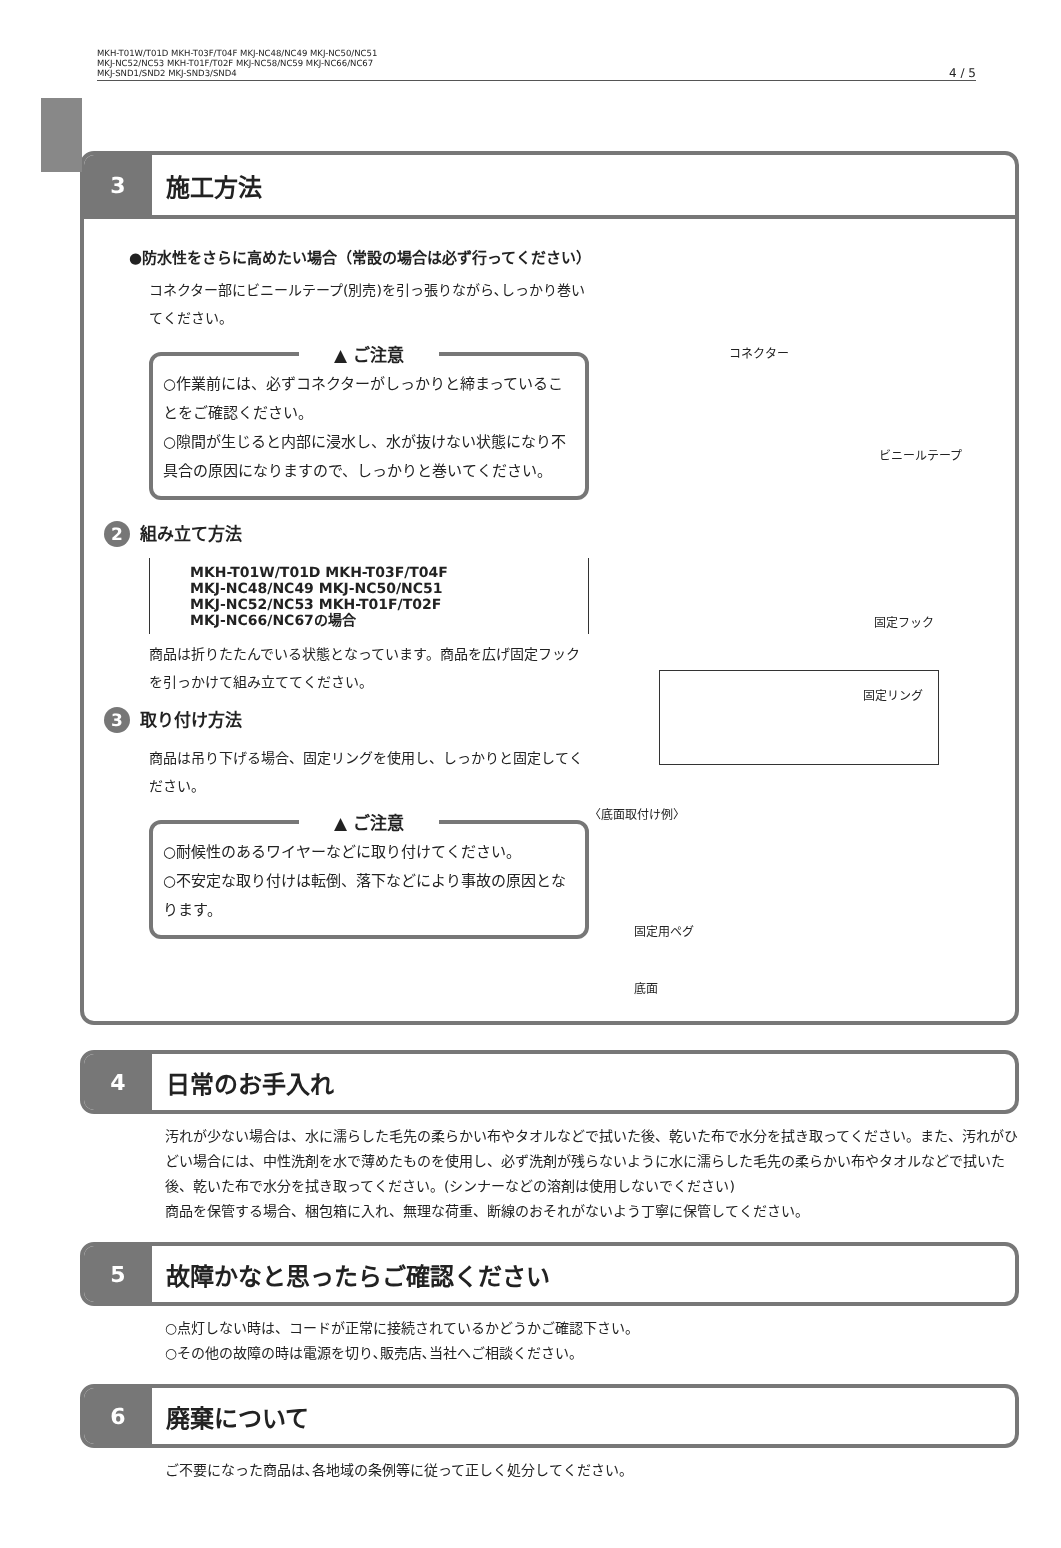MKH-T01W/T01D MKH-T03F/T04F MKJ-NC48/NC49 MKJ-NC50/NC51
MKJ-NC52/NC53 MKH-T01F/T02F MKJ-NC58/NC59 MKJ-NC66/NC67
MKJ-SND1/SND2 MKJ-SND3/SND4
4 / 5
3 施工方法
●防水性をさらに高めたい場合（常設の場合は必ず行ってください）
コネクター部にビニールテープ(別売)を引っ張りながら､しっかり巻いてください。
▲ ご注意
○作業前には、必ずコネクターがしっかりと締まっていることをご確認ください。
○隙間が生じると内部に浸水し、水が抜けない状態になり不具合の原因になりますので、しっかりと巻いてください。
2 組み立て方法
MKH-T01W/T01D MKH-T03F/T04F
MKJ-NC48/NC49 MKJ-NC50/NC51
MKJ-NC52/NC53 MKH-T01F/T02F
MKJ-NC66/NC67の場合
商品は折りたたんでいる状態となっています。商品を広げ固定フックを引っかけて組み立ててください。
3 取り付け方法
商品は吊り下げる場合、固定リングを使用し、しっかりと固定してください。
▲ ご注意
○耐候性のあるワイヤーなどに取り付けてください。
○不安定な取り付けは転倒、落下などにより事故の原因となります。
コネクター
ビニールテープ
固定フック
固定リング
〈底面取付け例〉
固定用ペグ
底面
4 日常のお手入れ
汚れが少ない場合は、水に濡らした毛先の柔らかい布やタオルなどで拭いた後、乾いた布で水分を拭き取ってください。また、汚れがひどい場合には、中性洗剤を水で薄めたものを使用し、必ず洗剤が残らないように水に濡らした毛先の柔らかい布やタオルなどで拭いた後、乾いた布で水分を拭き取ってください。(シンナーなどの溶剤は使用しないでください)
商品を保管する場合、梱包箱に入れ、無理な荷重、断線のおそれがないよう丁寧に保管してください。
5 故障かなと思ったらご確認ください
○点灯しない時は、コードが正常に接続されているかどうかご確認下さい。
○その他の故障の時は電源を切り､販売店､当社へご相談ください。
6 廃棄について
ご不要になった商品は､各地域の条例等に従って正しく処分してください。